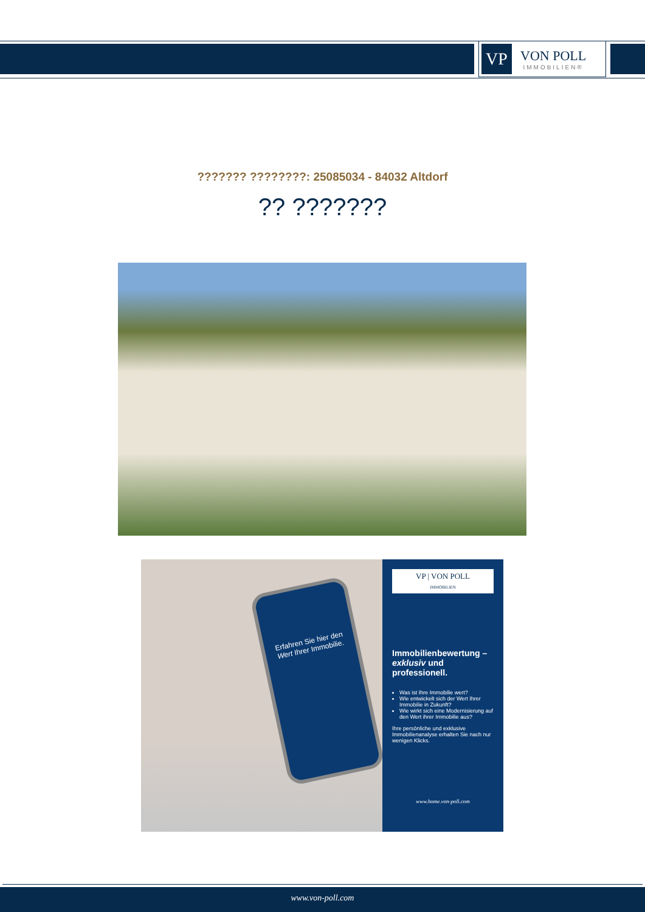VP
VON POLL
IMMOBILIEN®
??????? ????????: 25085034 - 84032 Altdorf
?? ???????
Erfahren Sie hier den Wert Ihrer Immobilie.
VP | VON POLL
IMMOBILIEN
Immobilienbewertung – exklusiv und professionell.
Was ist Ihre Immobilie wert?
Wie entwickelt sich der Wert Ihrer Immobilie in Zukunft?
Wie wirkt sich eine Modernisierung auf den Wert ihrer Immobilie aus?
Ihre persönliche und exklusive Immobilienanalyse erhalten Sie nach nur wenigen Klicks.
www.home.von-poll.com
www.von-poll.com